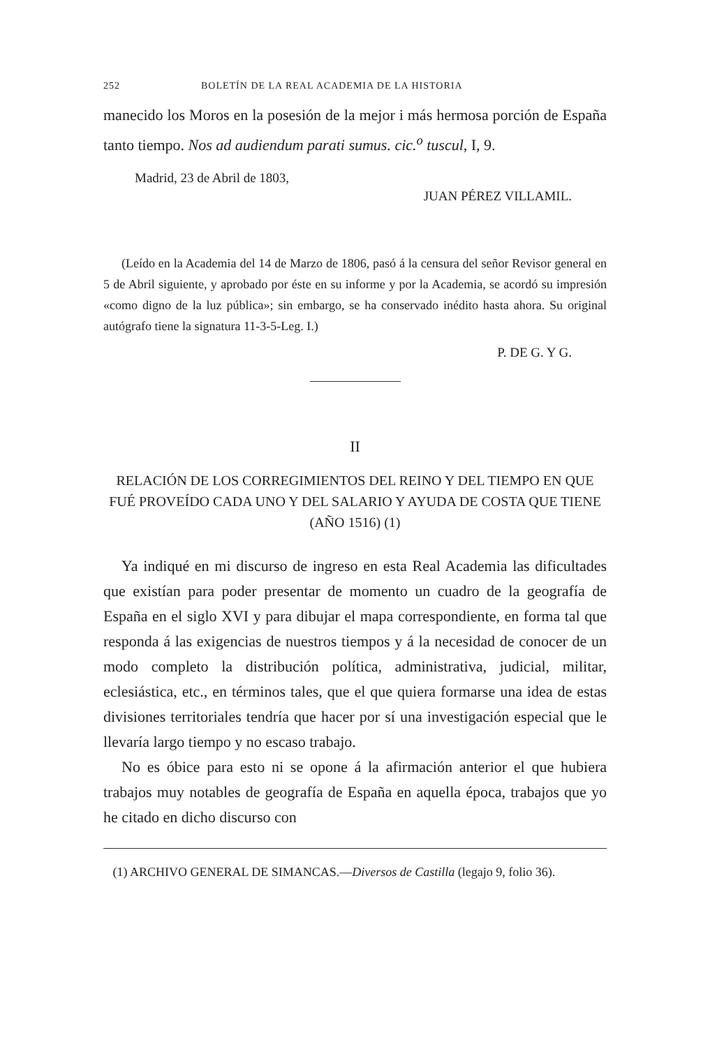252 BOLETÍN DE LA REAL ACADEMIA DE LA HISTORIA
manecido los Moros en la posesión de la mejor i más hermosa porción de España tanto tiempo. Nos ad audiendum parati sumus. cic.<sup>o</sup> tuscul, I, 9.
Madrid, 23 de Abril de 1803,
JUAN PÉREZ VILLAMIL.
(Leído en la Academia del 14 de Marzo de 1806, pasó á la censura del señor Revisor general en 5 de Abril siguiente, y aprobado por éste en su informe y por la Academia, se acordó su impresión «como digno de la luz pública»; sin embargo, se ha conservado inédito hasta ahora. Su original autógrafo tiene la signatura 11-3-5-Leg. I.)
P. DE G. Y G.
II
RELACIÓN DE LOS CORREGIMIENTOS DEL REINO Y DEL TIEMPO EN QUE FUÉ PROVEÍDO CADA UNO Y DEL SALARIO Y AYUDA DE COSTA QUE TIENE (AÑO 1516) (1)
Ya indiqué en mi discurso de ingreso en esta Real Academia las dificultades que existían para poder presentar de momento un cuadro de la geografía de España en el siglo XVI y para dibujar el mapa correspondiente, en forma tal que responda á las exigencias de nuestros tiempos y á la necesidad de conocer de un modo completo la distribución política, administrativa, judicial, militar, eclesiástica, etc., en términos tales, que el que quiera formarse una idea de estas divisiones territoriales tendría que hacer por sí una investigación especial que le llevaría largo tiempo y no escaso trabajo.
No es óbice para esto ni se opone á la afirmación anterior el que hubiera trabajos muy notables de geografía de España en aquella época, trabajos que yo he citado en dicho discurso con
(1) ARCHIVO GENERAL DE SIMANCAS.—Diversos de Castilla (legajo 9, folio 36).